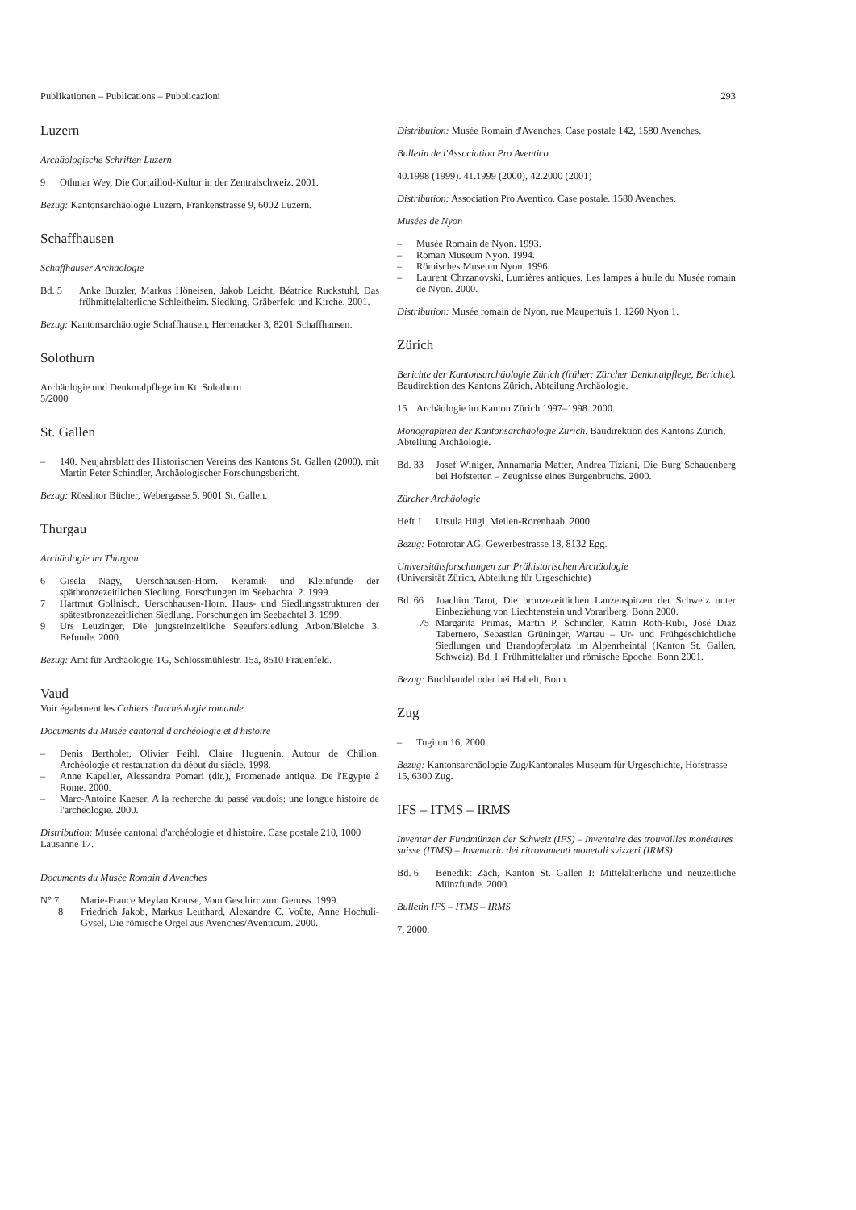Publikationen – Publications – Pubblicazioni 293
Luzern
Archäologische Schriften Luzern
9 Othmar Wey, Die Cortaillod-Kultur in der Zentralschweiz. 2001.
Bezug: Kantonsarchäologie Luzern, Frankenstrasse 9, 6002 Luzern.
Schaffhausen
Schaffhauser Archäologie
Bd. 5 Anke Burzler, Markus Höneisen, Jakob Leicht, Béatrice Ruckstuhl, Das frühmittelalterliche Schleitheim. Siedlung, Gräberfeld und Kirche. 2001.
Bezug: Kantonsarchäologie Schaffhausen, Herrenacker 3, 8201 Schaffhausen.
Solothurn
Archäologie und Denkmalpflege im Kt. Solothurn
5/2000
St. Gallen
– 140. Neujahrsblatt des Historischen Vereins des Kantons St. Gallen (2000), mit Martin Peter Schindler, Archäologischer Forschungsbericht.
Bezug: Rösslitor Bücher, Webergasse 5, 9001 St. Gallen.
Thurgau
Archäologie im Thurgau
6 Gisela Nagy, Uerschhausen-Horn. Keramik und Kleinfunde der spätbronzezeitlichen Siedlung. Forschungen im Seebachtal 2. 1999.
7 Hartmut Gollnisch, Uerschhausen-Horn. Haus- und Siedlungsstrukturen der spätestbronzezeitlichen Siedlung. Forschungen im Seebachtal 3. 1999.
9 Urs Leuzinger, Die jungsteinzeitliche Seeufersiedlung Arbon/Bleiche 3. Befunde. 2000.
Bezug: Amt für Archäologie TG, Schlossmühlestr. 15a, 8510 Frauenfeld.
Vaud
Voir également les Cahiers d'archéologie romande.
Documents du Musée cantonal d'archéologie et d'histoire
– Denis Bertholet, Olivier Feihl, Claire Huguenin, Autour de Chillon. Archéologie et restauration du début du siècle. 1998.
– Anne Kapeller, Alessandra Pomari (dir.), Promenade antique. De l'Egypte à Rome. 2000.
– Marc-Antoine Kaeser, A la recherche du passé vaudois: une longue histoire de l'archéologie. 2000.
Distribution: Musée cantonal d'archéologie et d'histoire. Case postale 210, 1000 Lausanne 17.
Documents du Musée Romain d'Avenches
N° 7 Marie-France Meylan Krause, Vom Geschirr zum Genuss. 1999.
8 Friedrich Jakob, Markus Leuthard, Alexandre C. Voûte, Anne Hochuli-Gysel, Die römische Orgel aus Avenches/Aventicum. 2000.
Distribution: Musée Romain d'Avenches, Case postale 142, 1580 Avenches.
Bulletin de l'Association Pro Aventico
40.1998 (1999). 41.1999 (2000), 42.2000 (2001)
Distribution: Association Pro Aventico. Case postale. 1580 Avenches.
Musées de Nyon
– Musée Romain de Nyon. 1993.
– Roman Museum Nyon. 1994.
– Römisches Museum Nyon. 1996.
– Laurent Chrzanovski, Lumières antiques. Les lampes à huile du Musée romain de Nyon. 2000.
Distribution: Musée romain de Nyon, rue Maupertuis 1, 1260 Nyon 1.
Zürich
Berichte der Kantonsarchäologie Zürich (früher: Zürcher Denkmalpflege, Berichte). Baudirektion des Kantons Zürich, Abteilung Archäologie.
15 Archäologie im Kanton Zürich 1997–1998. 2000.
Monographien der Kantonsarchäologie Zürich. Baudirektion des Kantons Zürich, Abteilung Archäologie.
Bd. 33 Josef Winiger, Annamaria Matter, Andrea Tiziani, Die Burg Schauenberg bei Hofstetten – Zeugnisse eines Burgenbruchs. 2000.
Zürcher Archäologie
Heft 1 Ursula Hügi, Meilen-Rorenhaab. 2000.
Bezug: Fotorotar AG, Gewerbestrasse 18, 8132 Egg.
Universitätsforschungen zur Prähistorischen Archäologie
(Universität Zürich, Abteilung für Urgeschichte)
Bd. 66 Joachim Tarot, Die bronzezeitlichen Lanzenspitzen der Schweiz unter Einbeziehung von Liechtenstein und Vorarlberg. Bonn 2000.
75 Margarita Primas, Martin P. Schindler, Katrin Roth-Rubi, José Diaz Tabernero, Sebastian Grüninger, Wartau – Ur- und Frühgeschichtliche Siedlungen und Brandopferplatz im Alpenrheintal (Kanton St. Gallen, Schweiz), Bd. I. Frühmittelalter und römische Epoche. Bonn 2001.
Bezug: Buchhandel oder bei Habelt, Bonn.
Zug
– Tugium 16, 2000.
Bezug: Kantonsarchäologie Zug/Kantonales Museum für Urgeschichte, Hofstrasse 15, 6300 Zug.
IFS – ITMS – IRMS
Inventar der Fundmünzen der Schweiz (IFS) – Inventaire des trouvailles monétaires suisse (ITMS) – Inventario dei ritrovamenti monetali svizzeri (IRMS)
Bd. 6 Benedikt Zäch, Kanton St. Gallen I: Mittelalterliche und neuzeitliche Münzfunde. 2000.
Bulletin IFS – ITMS – IRMS
7, 2000.